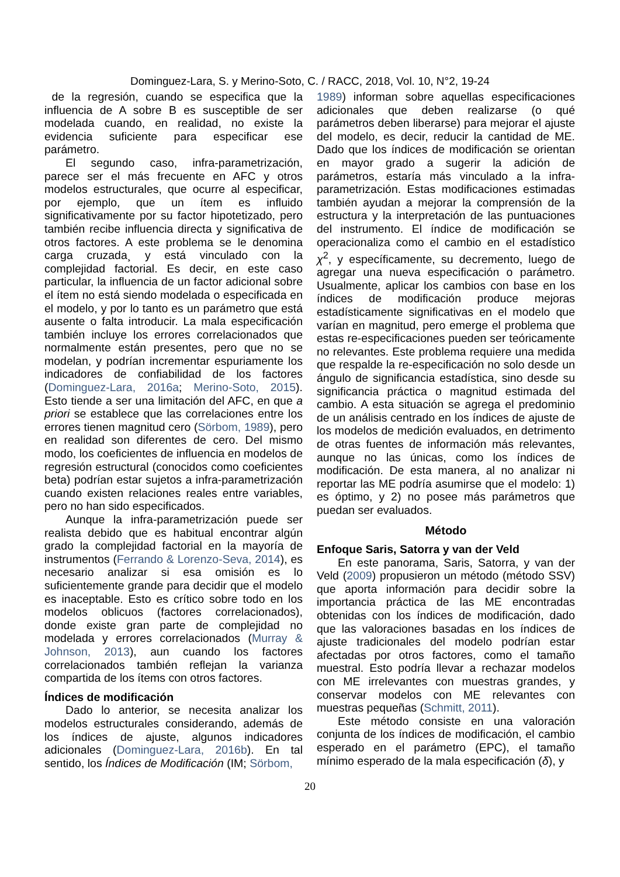Dominguez-Lara, S. y Merino-Soto, C. / RACC, 2018, Vol. 10, N°2, 19-24
de la regresión, cuando se especifica que la influencia de A sobre B es susceptible de ser modelada cuando, en realidad, no existe la evidencia suficiente para especificar ese parámetro.
El segundo caso, infra-parametrización, parece ser el más frecuente en AFC y otros modelos estructurales, que ocurre al especificar, por ejemplo, que un ítem es influido significativamente por su factor hipotetizado, pero también recibe influencia directa y significativa de otros factores. A este problema se le denomina carga cruzada¸ y está vinculado con la complejidad factorial. Es decir, en este caso particular, la influencia de un factor adicional sobre el ítem no está siendo modelada o especificada en el modelo, y por lo tanto es un parámetro que está ausente o falta introducir. La mala especificación también incluye los errores correlacionados que normalmente están presentes, pero que no se modelan, y podrían incrementar espuriamente los indicadores de confiabilidad de los factores (Dominguez-Lara, 2016a; Merino-Soto, 2015). Esto tiende a ser una limitación del AFC, en que a priori se establece que las correlaciones entre los errores tienen magnitud cero (Sörbom, 1989), pero en realidad son diferentes de cero. Del mismo modo, los coeficientes de influencia en modelos de regresión estructural (conocidos como coeficientes beta) podrían estar sujetos a infra-parametrización cuando existen relaciones reales entre variables, pero no han sido especificados.
Aunque la infra-parametrización puede ser realista debido que es habitual encontrar algún grado la complejidad factorial en la mayoría de instrumentos (Ferrando & Lorenzo-Seva, 2014), es necesario analizar si esa omisión es lo suficientemente grande para decidir que el modelo es inaceptable. Esto es crítico sobre todo en los modelos oblicuos (factores correlacionados), donde existe gran parte de complejidad no modelada y errores correlacionados (Murray & Johnson, 2013), aun cuando los factores correlacionados también reflejan la varianza compartida de los ítems con otros factores.
Índices de modificación
Dado lo anterior, se necesita analizar los modelos estructurales considerando, además de los índices de ajuste, algunos indicadores adicionales (Dominguez-Lara, 2016b). En tal sentido, los Índices de Modificación (IM; Sörbom,
1989) informan sobre aquellas especificaciones adicionales que deben realizarse (o qué parámetros deben liberarse) para mejorar el ajuste del modelo, es decir, reducir la cantidad de ME. Dado que los índices de modificación se orientan en mayor grado a sugerir la adición de parámetros, estaría más vinculado a la infra-parametrización. Estas modificaciones estimadas también ayudan a mejorar la comprensión de la estructura y la interpretación de las puntuaciones del instrumento. El índice de modificación se operacionaliza como el cambio en el estadístico χ<sup>2</sup>, y específicamente, su decremento, luego de agregar una nueva especificación o parámetro. Usualmente, aplicar los cambios con base en los índices de modificación produce mejoras estadísticamente significativas en el modelo que varían en magnitud, pero emerge el problema que estas re-especificaciones pueden ser teóricamente no relevantes. Este problema requiere una medida que respalde la re-especificación no solo desde un ángulo de significancia estadística, sino desde su significancia práctica o magnitud estimada del cambio. A esta situación se agrega el predominio de un análisis centrado en los índices de ajuste de los modelos de medición evaluados, en detrimento de otras fuentes de información más relevantes, aunque no las únicas, como los índices de modificación. De esta manera, al no analizar ni reportar las ME podría asumirse que el modelo: 1) es óptimo, y 2) no posee más parámetros que puedan ser evaluados.
Método
Enfoque Saris, Satorra y van der Veld
En este panorama, Saris, Satorra, y van der Veld (2009) propusieron un método (método SSV) que aporta información para decidir sobre la importancia práctica de las ME encontradas obtenidas con los índices de modificación, dado que las valoraciones basadas en los índices de ajuste tradicionales del modelo podrían estar afectadas por otros factores, como el tamaño muestral. Esto podría llevar a rechazar modelos con ME irrelevantes con muestras grandes, y conservar modelos con ME relevantes con muestras pequeñas (Schmitt, 2011).
Este método consiste en una valoración conjunta de los índices de modificación, el cambio esperado en el parámetro (EPC), el tamaño mínimo esperado de la mala especificación (δ), y
20